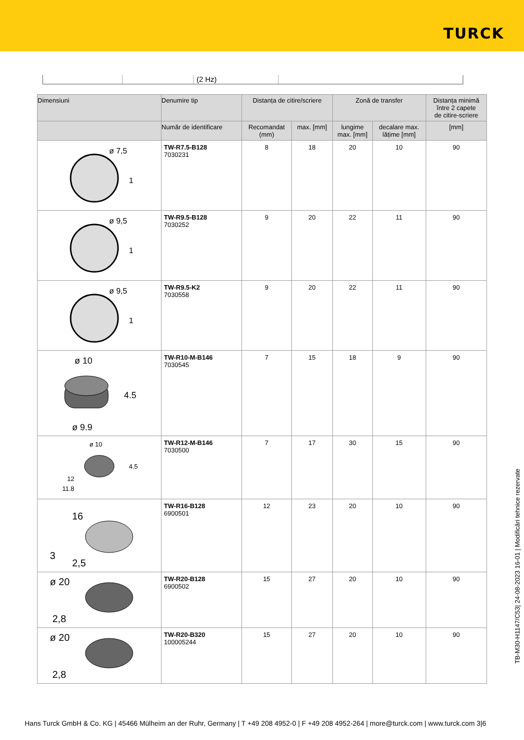TURCK
(2 Hz)
| Dimensiuni | Denumire tip | Distanța de citire/scriere | | Zonă de transfer | | Distanța minimă între 2 capete de citire-scriere |
| --- | --- | --- | --- | --- | --- | --- |
| | Număr de identificare | Recomandat (mm) | max. [mm] | lungime max. [mm] | decalare max. lățime [mm] | [mm] |
| ø 7,5 1 | TW-R7.5-B128 7030231 | 8 | 18 | 20 | 10 | 90 |
| ø 9,5 1 | TW-R9.5-B128 7030252 | 9 | 20 | 22 | 11 | 90 |
| ø 9,5 1 | TW-R9.5-K2 7030558 | 9 | 20 | 22 | 11 | 90 |
| ø 10 4.5 ø 9.9 | TW-R10-M-B146 7030545 | 7 | 15 | 18 | 9 | 90 |
| ø 10 4.5 12 11.8 | TW-R12-M-B146 7030500 | 7 | 17 | 30 | 15 | 90 |
| 16 3 2,5 | TW-R16-B128 6900501 | 12 | 23 | 20 | 10 | 90 |
| ø 20 2,8 | TW-R20-B128 6900502 | 15 | 27 | 20 | 10 | 90 |
| ø 20 2,8 | TW-R20-B320 100005244 | 15 | 27 | 20 | 10 | 90 |
TB-M30-H1147/C53| 24-08-2023 16-01 | Modificări tehnice rezervate
Hans Turck GmbH & Co. KG | 45466 Mülheim an der Ruhr, Germany | T +49 208 4952-0 | F +49 208 4952-264 | more@turck.com | www.turck.com 3|6